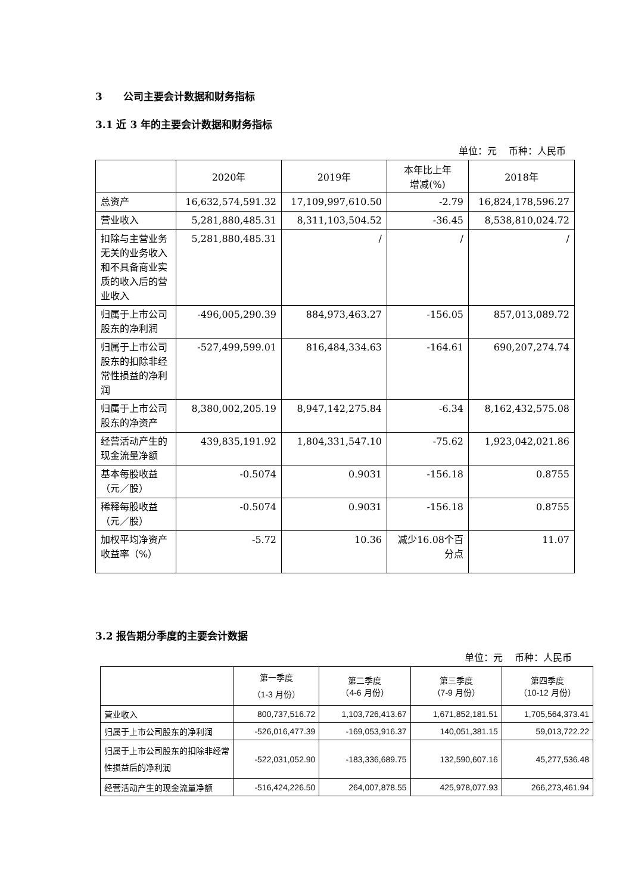3 公司主要会计数据和财务指标
3.1 近 3 年的主要会计数据和财务指标
单位：元 币种：人民币
| | 2020年 | 2019年 | 本年比上年 增减(%) | 2018年 |
| --- | --- | --- | --- | --- |
| 总资产 | 16,632,574,591.32 | 17,109,997,610.50 | -2.79 | 16,824,178,596.27 |
| 营业收入 | 5,281,880,485.31 | 8,311,103,504.52 | -36.45 | 8,538,810,024.72 |
| 扣除与主营业务无关的业务收入和不具备商业实质的收入后的营业收入 | 5,281,880,485.31 | / | / | / |
| 归属于上市公司股东的净利润 | -496,005,290.39 | 884,973,463.27 | -156.05 | 857,013,089.72 |
| 归属于上市公司股东的扣除非经常性损益的净利润 | -527,499,599.01 | 816,484,334.63 | -164.61 | 690,207,274.74 |
| 归属于上市公司股东的净资产 | 8,380,002,205.19 | 8,947,142,275.84 | -6.34 | 8,162,432,575.08 |
| 经营活动产生的现金流量净额 | 439,835,191.92 | 1,804,331,547.10 | -75.62 | 1,923,042,021.86 |
| 基本每股收益（元／股） | -0.5074 | 0.9031 | -156.18 | 0.8755 |
| 稀释每股收益（元／股） | -0.5074 | 0.9031 | -156.18 | 0.8755 |
| 加权平均净资产收益率（%） | -5.72 | 10.36 | 减少16.08个百分点 | 11.07 |
3.2 报告期分季度的主要会计数据
单位：元 币种：人民币
| | 第一季度 （1-3 月份） | 第二季度 （4-6 月份） | 第三季度 （7-9 月份） | 第四季度 （10-12 月份） |
| --- | --- | --- | --- | --- |
| 营业收入 | 800,737,516.72 | 1,103,726,413.67 | 1,671,852,181.51 | 1,705,564,373.41 |
| 归属于上市公司股东的净利润 | -526,016,477.39 | -169,053,916.37 | 140,051,381.15 | 59,013,722.22 |
| 归属于上市公司股东的扣除非经常性损益后的净利润 | -522,031,052.90 | -183,336,689.75 | 132,590,607.16 | 45,277,536.48 |
| 经营活动产生的现金流量净额 | -516,424,226.50 | 264,007,878.55 | 425,978,077.93 | 266,273,461.94 |